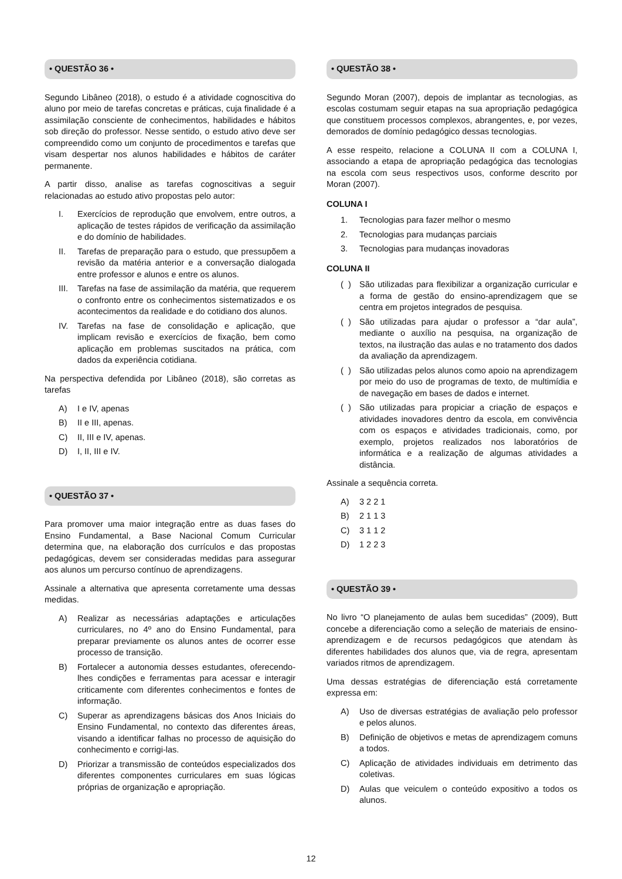• QUESTÃO 36 •
Segundo Libâneo (2018), o estudo é a atividade cognoscitiva do aluno por meio de tarefas concretas e práticas, cuja finalidade é a assimilação consciente de conhecimentos, habilidades e hábitos sob direção do professor. Nesse sentido, o estudo ativo deve ser compreendido como um conjunto de procedimentos e tarefas que visam despertar nos alunos habilidades e hábitos de caráter permanente.
A partir disso, analise as tarefas cognoscitivas a seguir relacionadas ao estudo ativo propostas pelo autor:
I. Exercícios de reprodução que envolvem, entre outros, a aplicação de testes rápidos de verificação da assimilação e do domínio de habilidades.
II. Tarefas de preparação para o estudo, que pressupõem a revisão da matéria anterior e a conversação dialogada entre professor e alunos e entre os alunos.
III. Tarefas na fase de assimilação da matéria, que requerem o confronto entre os conhecimentos sistematizados e os acontecimentos da realidade e do cotidiano dos alunos.
IV. Tarefas na fase de consolidação e aplicação, que implicam revisão e exercícios de fixação, bem como aplicação em problemas suscitados na prática, com dados da experiência cotidiana.
Na perspectiva defendida por Libâneo (2018), são corretas as tarefas
A) I e IV, apenas
B) II e III, apenas.
C) II, III e IV, apenas.
D) I, II, III e IV.
• QUESTÃO 37 •
Para promover uma maior integração entre as duas fases do Ensino Fundamental, a Base Nacional Comum Curricular determina que, na elaboração dos currículos e das propostas pedagógicas, devem ser consideradas medidas para assegurar aos alunos um percurso contínuo de aprendizagens.
Assinale a alternativa que apresenta corretamente uma dessas medidas.
A) Realizar as necessárias adaptações e articulações curriculares, no 4º ano do Ensino Fundamental, para preparar previamente os alunos antes de ocorrer esse processo de transição.
B) Fortalecer a autonomia desses estudantes, oferecendo-lhes condições e ferramentas para acessar e interagir criticamente com diferentes conhecimentos e fontes de informação.
C) Superar as aprendizagens básicas dos Anos Iniciais do Ensino Fundamental, no contexto das diferentes áreas, visando a identificar falhas no processo de aquisição do conhecimento e corrigi-las.
D) Priorizar a transmissão de conteúdos especializados dos diferentes componentes curriculares em suas lógicas próprias de organização e apropriação.
• QUESTÃO 38 •
Segundo Moran (2007), depois de implantar as tecnologias, as escolas costumam seguir etapas na sua apropriação pedagógica que constituem processos complexos, abrangentes, e, por vezes, demorados de domínio pedagógico dessas tecnologias.
A esse respeito, relacione a COLUNA II com a COLUNA I, associando a etapa de apropriação pedagógica das tecnologias na escola com seus respectivos usos, conforme descrito por Moran (2007).
COLUNA I
1. Tecnologias para fazer melhor o mesmo
2. Tecnologias para mudanças parciais
3. Tecnologias para mudanças inovadoras
COLUNA II
( ) São utilizadas para flexibilizar a organização curricular e a forma de gestão do ensino-aprendizagem que se centra em projetos integrados de pesquisa.
( ) São utilizadas para ajudar o professor a “dar aula”, mediante o auxílio na pesquisa, na organização de textos, na ilustração das aulas e no tratamento dos dados da avaliação da aprendizagem.
( ) São utilizadas pelos alunos como apoio na aprendizagem por meio do uso de programas de texto, de multimídia e de navegação em bases de dados e internet.
( ) São utilizadas para propiciar a criação de espaços e atividades inovadores dentro da escola, em convivência com os espaços e atividades tradicionais, como, por exemplo, projetos realizados nos laboratórios de informática e a realização de algumas atividades a distância.
Assinale a sequência correta.
A) 3 2 2 1
B) 2 1 1 3
C) 3 1 1 2
D) 1 2 2 3
• QUESTÃO 39 •
No livro “O planejamento de aulas bem sucedidas” (2009), Butt concebe a diferenciação como a seleção de materiais de ensino-aprendizagem e de recursos pedagógicos que atendam às diferentes habilidades dos alunos que, via de regra, apresentam variados ritmos de aprendizagem.
Uma dessas estratégias de diferenciação está corretamente expressa em:
A) Uso de diversas estratégias de avaliação pelo professor e pelos alunos.
B) Definição de objetivos e metas de aprendizagem comuns a todos.
C) Aplicação de atividades individuais em detrimento das coletivas.
D) Aulas que veiculem o conteúdo expositivo a todos os alunos.
12